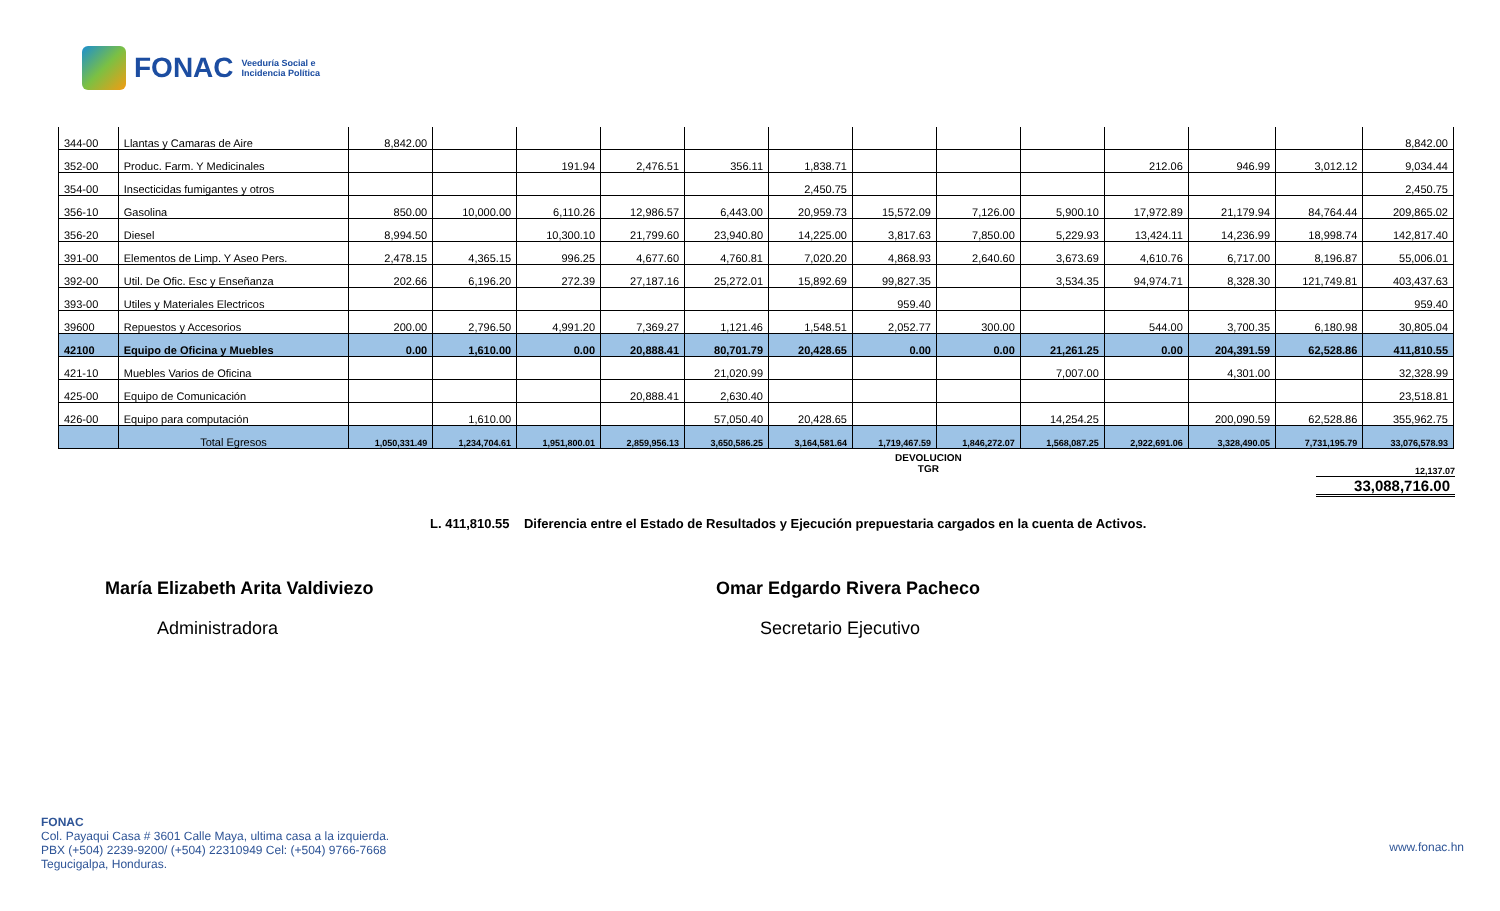FONAC Veeduría Social e
Incidencia Política
| 344-00 | Llantas y Camaras de Aire | 8,842.00 | | | | | | | | | | | | 8,842.00 |
| 352-00 | Produc. Farm. Y Medicinales | | | 191.94 | 2,476.51 | 356.11 | 1,838.71 | | | | 212.06 | 946.99 | 3,012.12 | 9,034.44 |
| 354-00 | Insecticidas fumigantes y otros | | | | | | 2,450.75 | | | | | | | 2,450.75 |
| 356-10 | Gasolina | 850.00 | 10,000.00 | 6,110.26 | 12,986.57 | 6,443.00 | 20,959.73 | 15,572.09 | 7,126.00 | 5,900.10 | 17,972.89 | 21,179.94 | 84,764.44 | 209,865.02 |
| 356-20 | Diesel | 8,994.50 | | 10,300.10 | 21,799.60 | 23,940.80 | 14,225.00 | 3,817.63 | 7,850.00 | 5,229.93 | 13,424.11 | 14,236.99 | 18,998.74 | 142,817.40 |
| 391-00 | Elementos de Limp. Y Aseo Pers. | 2,478.15 | 4,365.15 | 996.25 | 4,677.60 | 4,760.81 | 7,020.20 | 4,868.93 | 2,640.60 | 3,673.69 | 4,610.76 | 6,717.00 | 8,196.87 | 55,006.01 |
| 392-00 | Util. De Ofic. Esc y Enseñanza | 202.66 | 6,196.20 | 272.39 | 27,187.16 | 25,272.01 | 15,892.69 | 99,827.35 | | 3,534.35 | 94,974.71 | 8,328.30 | 121,749.81 | 403,437.63 |
| 393-00 | Utiles y Materiales Electricos | | | | | | | 959.40 | | | | | | 959.40 |
| 39600 | Repuestos y Accesorios | 200.00 | 2,796.50 | 4,991.20 | 7,369.27 | 1,121.46 | 1,548.51 | 2,052.77 | 300.00 | | 544.00 | 3,700.35 | 6,180.98 | 30,805.04 |
| 42100 | Equipo de Oficina y Muebles | 0.00 | 1,610.00 | 0.00 | 20,888.41 | 80,701.79 | 20,428.65 | 0.00 | 0.00 | 21,261.25 | 0.00 | 204,391.59 | 62,528.86 | 411,810.55 |
| 421-10 | Muebles Varios de Oficina | | | | | 21,020.99 | | | | 7,007.00 | | 4,301.00 | | 32,328.99 |
| 425-00 | Equipo de Comunicación | | | | 20,888.41 | 2,630.40 | | | | | | | | 23,518.81 |
| 426-00 | Equipo para computación | | 1,610.00 | | | 57,050.40 | 20,428.65 | | | 14,254.25 | | 200,090.59 | 62,528.86 | 355,962.75 |
| | Total Egresos | 1,050,331.49 | 1,234,704.61 | 1,951,800.01 | 2,859,956.13 | 3,650,586.25 | 3,164,581.64 | 1,719,467.59 | 1,846,272.07 | 1,568,087.25 | 2,922,691.06 | 3,328,490.05 | 7,731,195.79 | 33,076,578.93 |
DEVOLUCION
TGR
12,137.07
33,088,716.00
L. 411,810.55 Diferencia entre el Estado de Resultados y Ejecución prepuestaria cargados en la cuenta de Activos.
María Elizabeth Arita Valdiviezo
Omar Edgardo Rivera Pacheco
Administradora Secretario Ejecutivo
FONAC
Col. Payaqui Casa # 3601 Calle Maya, ultima casa a la izquierda.
PBX (+504) 2239-9200/ (+504) 22310949 Cel: (+504) 9766-7668
Tegucigalpa, Honduras.
www.fonac.hn